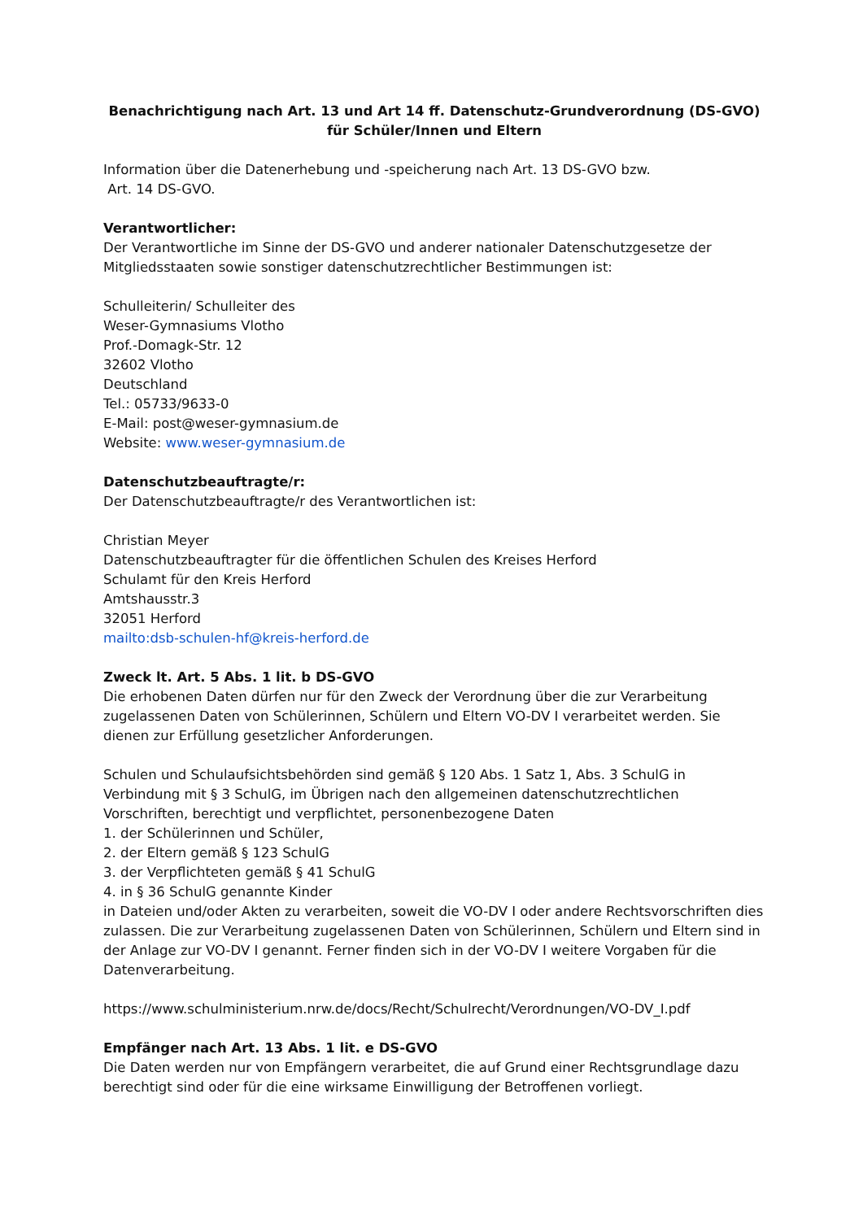Benachrichtigung nach Art. 13 und Art 14 ff. Datenschutz-Grundverordnung (DS-GVO)
für Schüler/Innen und Eltern
Information über die Datenerhebung und -speicherung nach Art. 13 DS-GVO bzw.
Art. 14 DS-GVO.
Verantwortlicher:
Der Verantwortliche im Sinne der DS-GVO und anderer nationaler Datenschutzgesetze der Mitgliedsstaaten sowie sonstiger datenschutzrechtlicher Bestimmungen ist:
Schulleiterin/ Schulleiter des
Weser-Gymnasiums Vlotho
Prof.-Domagk-Str. 12
32602 Vlotho
Deutschland
Tel.: 05733/9633-0
E-Mail: post@weser-gymnasium.de
Website: www.weser-gymnasium.de
Datenschutzbeauftragte/r:
Der Datenschutzbeauftragte/r des Verantwortlichen ist:
Christian Meyer
Datenschutzbeauftragter für die öffentlichen Schulen des Kreises Herford
Schulamt für den Kreis Herford
Amtshausstr.3
32051 Herford
mailto:dsb-schulen-hf@kreis-herford.de
Zweck lt. Art. 5 Abs. 1 lit. b DS-GVO
Die erhobenen Daten dürfen nur für den Zweck der Verordnung über die zur Verarbeitung zugelassenen Daten von Schülerinnen, Schülern und Eltern VO-DV I verarbeitet werden. Sie dienen zur Erfüllung gesetzlicher Anforderungen.
Schulen und Schulaufsichtsbehörden sind gemäß § 120 Abs. 1 Satz 1, Abs. 3 SchulG in Verbindung mit § 3 SchulG, im Übrigen nach den allgemeinen datenschutzrechtlichen Vorschriften, berechtigt und verpflichtet, personenbezogene Daten
1. der Schülerinnen und Schüler,
2. der Eltern gemäß § 123 SchulG
3. der Verpflichteten gemäß § 41 SchulG
4. in § 36 SchulG genannte Kinder
in Dateien und/oder Akten zu verarbeiten, soweit die VO-DV I oder andere Rechtsvorschriften dies zulassen. Die zur Verarbeitung zugelassenen Daten von Schülerinnen, Schülern und Eltern sind in der Anlage zur VO-DV I genannt. Ferner finden sich in der VO-DV I weitere Vorgaben für die Datenverarbeitung.
https://www.schulministerium.nrw.de/docs/Recht/Schulrecht/Verordnungen/VO-DV_I.pdf
Empfänger nach Art. 13 Abs. 1 lit. e DS-GVO
Die Daten werden nur von Empfängern verarbeitet, die auf Grund einer Rechtsgrundlage dazu berechtigt sind oder für die eine wirksame Einwilligung der Betroffenen vorliegt.